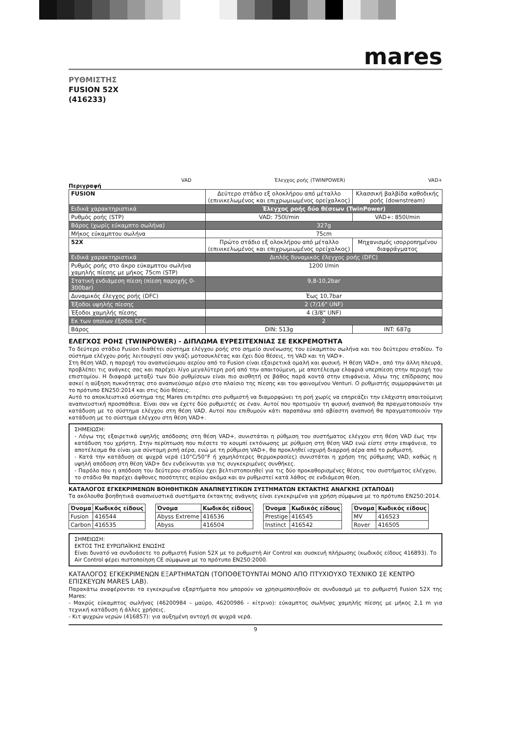mares
ΡΥΘΜΙΣΤΗΣ
FUSION 52X
(416233)
VAD Έλεγχος ροής (TWINPOWER) VAD+
Περιγραφή
| FUSION | Δεύτερο στάδιο εξ ολοκλήρου από μέταλλο (επινικελωμένος και επιχρωμιωμένος ορείχαλκος) | Κλασσική βαλβίδα καθοδικής ροής (downstream) |
| Ειδικά χαρακτηριστικά | Έλεγχος ροής δύο θέσεων (TwinPower) | |
| Ρυθμός ροής (STP) | VAD: 750l/min | VAD+: 850l/min |
| Βάρος (χωρίς εύκαμπτο σωλήνα) | 327g | |
| Μήκος εύκαμπτου σωλήνα | 75cm | |
| 52X | Πρώτο στάδιο εξ ολοκλήρου από μέταλλο (επινικελωμένος και επιχρωμιωμένος ορείχαλκος) | Μηχανισμός ισορροπημένου διαφράγματος |
| Ειδικά χαρακτηριστικά | Διπλός δυναμικός έλεγχος ροής (DFC) | |
| Ρυθμός ροής στο άκρο εύκαμπτου σωλήνα χαμηλής πίεσης με μήκος 75cm (STP) | 1200 l/min | |
| Στατική ενδιάμεση πίεση (πίεση παροχής 0-300bar) | 9,8-10,2bar | |
| Δυναμικός έλεγχος ροής (DFC) | Έως 10,7bar | |
| Έξοδοι υψηλής πίεσης | 2 (7/16" UNF) | |
| Έξοδοι χαμηλής πίεσης | 4 (3/8" UNF) | |
| Εκ των οποίων έξοδοι DFC | 2 | |
| Βάρος | DIN: 513g | INT: 687g |
ΕΛΕΓΧΟΣ ΡΟΗΣ (TWINPOWER) - ΔΙΠΛΩΜΑ ΕΥΡΕΣΙΤΕΧΝΙΑΣ ΣΕ ΕΚΚΡΕΜΟΤΗΤΑ
Το δεύτερο στάδιο Fusion διαθέτει σύστημα ελέγχου ροής στο σημείο συνένωσης του εύκαμπτου σωλήνα και του δεύτερου σταδίου. Το σύστημα ελέγχου ροής λειτουργεί σαν γκάζι μοτοσυκλέτας και έχει δύο θέσεις, τη VAD και τη VAD+.
Στη θέση VAD, η παροχή του αναπνεύσιμου αερίου από το Fusion είναι εξαιρετικά ομαλή και φυσική. Η θέση VAD+, από την άλλη πλευρά, προβλέπει τις ανάγκες σας και παρέχει λίγο μεγαλύτερη ροή από την απαιτούμενη, με αποτέλεσμα ελαφριά υπερπίεση στην περιοχή του επιστομίου. Η διαφορά μεταξύ των δύο ρυθμίσεων είναι πιο αισθητή σε βάθος παρά κοντά στην επιφάνεια, λόγω της επίδρασης που ασκεί η αύξηση πυκνότητας στο αναπνεύσιμο αέριο στο πλαίσιο της πίεσης και του φαινομένου Venturi. Ο ρυθμιστής συμμορφώνεται με το πρότυπο EN250:2014 και στις δύο θέσεις.
Αυτό το αποκλειστικό σύστημα της Mares επιτρέπει στο ρυθμιστή να διαμορφώνει τη ροή χωρίς να επηρεάζει την ελάχιστη απαιτούμενη αναπνευστική προσπάθεια. Είναι σαν να έχετε δύο ρυθμιστές σε έναν. Αυτοί που προτιμούν τη φυσική αναπνοή θα πραγματοποιούν την κατάδυση με το σύστημα ελέγχου στη θέση VAD. Αυτοί που επιθυμούν κάτι παραπάνω από αβίαστη αναπνοή θα πραγματοποιούν την κατάδυση με το σύστημα ελέγχου στη θέση VAD+.
ΣΗΜΕΙΩΣΗ:
- Λόγω της εξαιρετικά υψηλής απόδοσης στη θέση VAD+, συνιστάται η ρύθμιση του συστήματος ελέγχου στη θέση VAD έως την κατάδυση του χρήστη. Στην περίπτωση που πιέσετε το κουμπί εκτόνωσης με ρύθμιση στη θέση VAD ενώ είστε στην επιφάνεια, το αποτέλεσμα θα είναι μια σύντομη ριπή αέρα, ενώ με τη ρύθμιση VAD+, θα προκληθεί ισχυρή διαρροή αέρα από το ρυθμιστή.
- Κατά την κατάδυση σε ψυχρά νερά (10°C/50°F ή χαμηλότερες θερμοκρασίες) συνιστάται η χρήση της ρύθμισης VAD, καθώς η υψηλή απόδοση στη θέση VAD+ δεν ενδείκνυται για τις συγκεκριμένες συνθήκες.
- Παρόλο που η απόδοση του δεύτερου σταδίου έχει βελτιστοποιηθεί για τις δύο προκαθορισμένες θέσεις του συστήματος ελέγχου, το στάδιο θα παρέχει άφθονες ποσότητες αερίου ακόμα και αν ρυθμιστεί κατά λάθος σε ενδιάμεση θέση.
ΚΑΤΑΛΟΓΟΣ ΕΓΚΕΚΡΙΜΕΝΩΝ ΒΟΗΘΗΤΙΚΩΝ ΑΝΑΠΝΕΥΣΤΙΚΩΝ ΣΥΣΤΗΜΑΤΩΝ ΕΚΤΑΚΤΗΣ ΑΝΑΓΚΗΣ (ΧΤΑΠΟΔΙ)
Τα ακόλουθα βοηθητικά αναπνευστικά συστήματα έκτακτης ανάγκης είναι εγκεκριμένα για χρήση σύμφωνα με το πρότυπο EN250:2014.
| Όνομα | Κωδικός είδους |
| --- | --- |
| Fusion | 416544 |
| Carbon | 416535 |
| Όνομα | Κωδικός είδους |
| --- | --- |
| Abyss Extreme | 416536 |
| Abyss | 416504 |
| Όνομα | Κωδικός είδους |
| --- | --- |
| Prestige | 416545 |
| Instinct | 416542 |
| Όνομα | Κωδικός είδους |
| --- | --- |
| MV | 416523 |
| Rover | 416505 |
ΣΗΜΕΙΩΣΗ:
ΕΚΤΟΣ ΤΗΣ ΕΥΡΩΠΑΪΚΗΣ ΕΝΩΣΗΣ
Είναι δυνατό να συνδυάσετε το ρυθμιστή Fusion 52X με το ρυθμιστή Air Control και συσκευή πλήρωσης (κωδικός είδους 416893). Το Air Control φέρει πιστοποίηση CE σύμφωνα με το πρότυπο EN250:2000.
ΚΑΤΑΛΟΓΟΣ ΕΓΚΕΚΡΙΜΕΝΩΝ ΕΞΑΡΤΗΜΑΤΩΝ (ΤΟΠΟΘΕΤΟΥΝΤΑΙ ΜΟΝΟ ΑΠΟ ΠΤΥΧΙΟΥΧΟ ΤΕΧΝΙΚΟ ΣΕ ΚΕΝΤΡΟ ΕΠΙΣΚΕΥΩΝ MARES LAB).
Παρακάτω αναφέρονται τα εγκεκριμένα εξαρτήματα που μπορούν να χρησιμοποιηθούν σε συνδυασμό με το ρυθμιστή Fusion 52X της Mares:
- Μακρύς εύκαμπτος σωλήνας (46200984 – μαύρο, 46200986 – κίτρινο): εύκαμπτος σωλήνας χαμηλής πίεσης με μήκος 2,1 m για τεχνική κατάδυση ή άλλες χρήσεις.
- Κιτ ψυχρών νερών (416857): για αυξημένη αντοχή σε ψυχρά νερά.
9